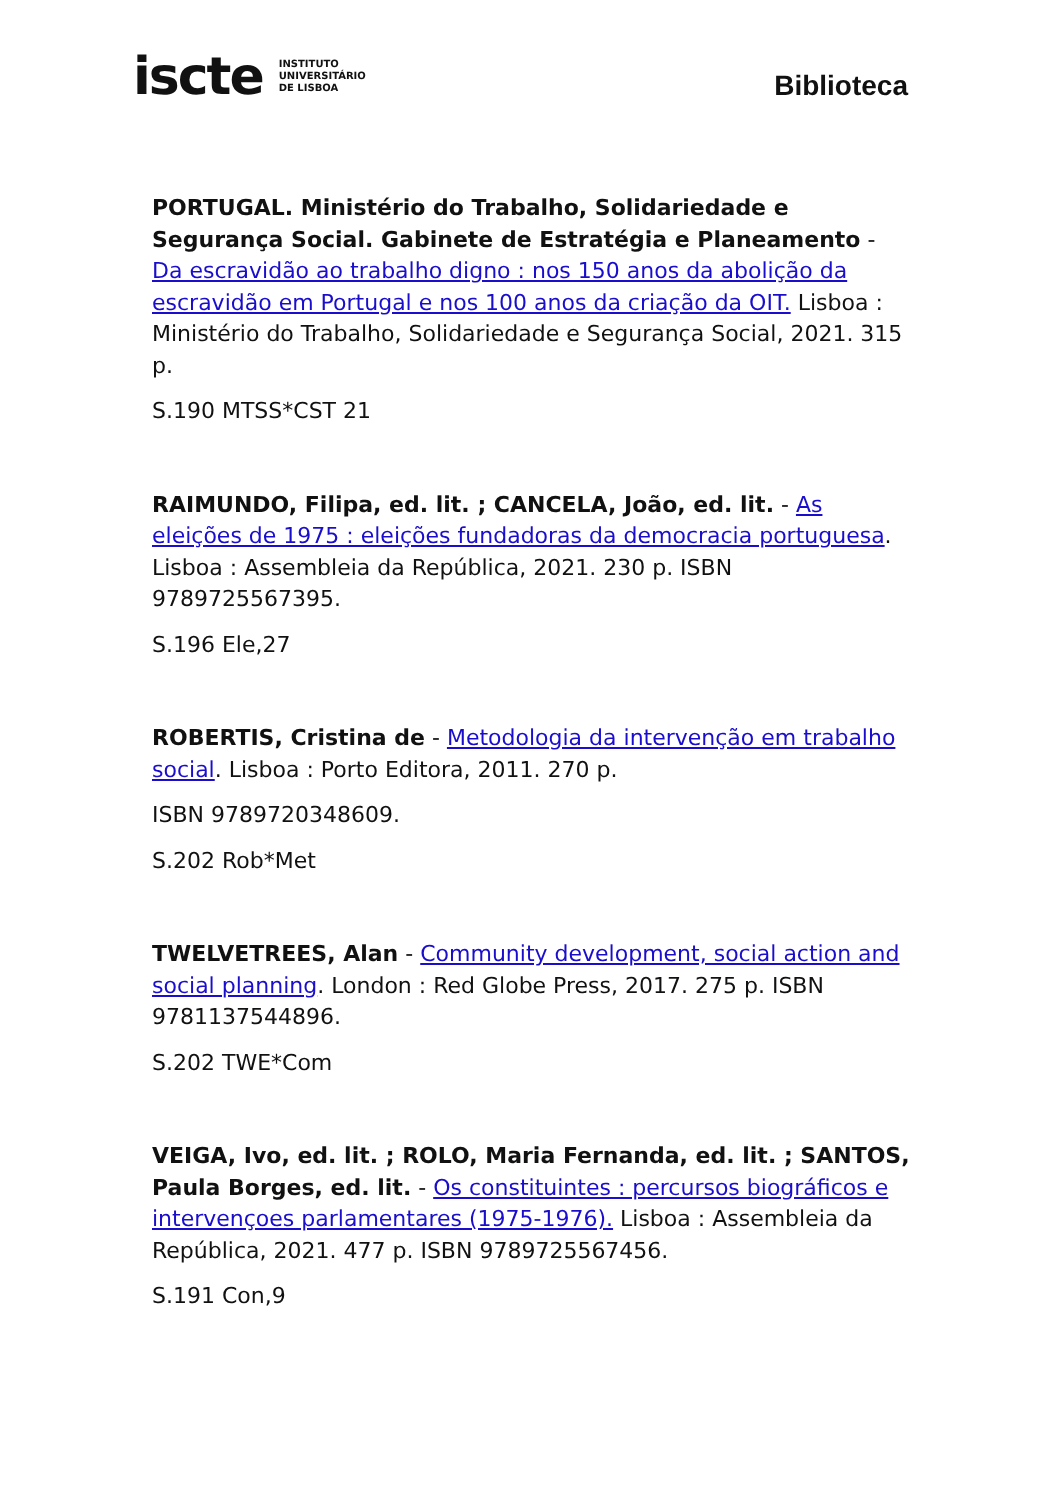iscte INSTITUTO
UNIVERSITÁRIO
DE LISBOA
Biblioteca
PORTUGAL. Ministério do Trabalho, Solidariedade e Segurança Social. Gabinete de Estratégia e Planeamento - Da escravidão ao trabalho digno : nos 150 anos da abolição da escravidão em Portugal e nos 100 anos da criação da OIT. Lisboa : Ministério do Trabalho, Solidariedade e Segurança Social, 2021. 315 p.
S.190 MTSS*CST 21
RAIMUNDO, Filipa, ed. lit. ; CANCELA, João, ed. lit. - As eleições de 1975 : eleições fundadoras da democracia portuguesa. Lisboa : Assembleia da República, 2021. 230 p. ISBN 9789725567395.
S.196 Ele,27
ROBERTIS, Cristina de - Metodologia da intervenção em trabalho social. Lisboa : Porto Editora, 2011. 270 p.
ISBN 9789720348609.
S.202 Rob*Met
TWELVETREES, Alan - Community development, social action and social planning. London : Red Globe Press, 2017. 275 p. ISBN 9781137544896.
S.202 TWE*Com
VEIGA, Ivo, ed. lit. ; ROLO, Maria Fernanda, ed. lit. ; SANTOS, Paula Borges, ed. lit. - Os constituintes : percursos biográficos e intervençoes parlamentares (1975-1976). Lisboa : Assembleia da República, 2021. 477 p. ISBN 9789725567456.
S.191 Con,9